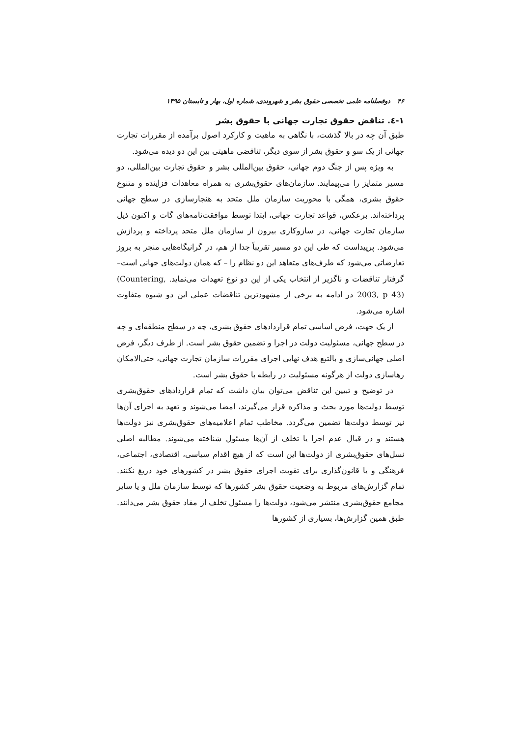۴۶ دوفصلنامه علمی تخصصی حقوق بشر و شهروندی، شماره اول، بهار و تابستان ۱۳۹۵
۱-٤. تناقض حقوق تجارت جهانی با حقوق بشر
طبق آن چه در بالا گذشت، با نگاهی به ماهیت و کارکرد اصول برآمده از مقررات تجارت جهانی از یک سو و حقوق بشر از سوی دیگر، تناقضی ماهیتی بین این دو دیده می‌شود.
به ویژه پس از جنگ دوم جهانی، حقوق بین‌المللی بشر و حقوق تجارت بین‌المللی، دو مسیر متمایز را می‌پیمایند. سازمان‌های حقوق‌بشری به همراه معاهدات فزاینده و متنوع حقوق بشری، همگی با محوریت سازمان ملل متحد به هنجارسازی در سطح جهانی پرداخته‌اند. برعکس، قواعد تجارت جهانی، ابتدا توسط موافقت‌نامه‌های گات و اکنون ذیل سازمان تجارت جهانی، در سازوکاری بیرون از سازمان ملل متحد پرداخته و پردازش می‌شود. پرپیداست که طی این دو مسیر تقریباً جدا از هم، در گرانیگاه‌هایی منجر به بروز تعارضاتی می‌شود که طرف‌های متعاهد این دو نظام را – که همان دولت‌های جهانی است– گرفتار تناقضات و ناگزیر از انتخاب یکی از این دو نوع تعهدات می‌نماید. (Countering, 2003, p 43) در ادامه به برخی از مشهودترین تناقضات عملی این دو شیوه متفاوت اشاره می‌شود.
از یک جهت، فرض اساسی تمام قراردادهای حقوق بشری، چه در سطح منطقه‌ای و چه در سطح جهانی، مسئولیت دولت در اجرا و تضمین حقوق بشر است. از طرف دیگر، فرض اصلی جهانی‌سازی و بالتبع هدف نهایی اجرای مقررات سازمان تجارت جهانی، حتی‌الامکان رهاسازی دولت از هرگونه مسئولیت در رابطه با حقوق بشر است.
در توضیح و تبیین این تناقض می‌توان بیان داشت که تمام قراردادهای حقوق‌بشری توسط دولت‌ها مورد بحث و مذاکره قرار می‌گیرند، امضا می‌شوند و تعهد به اجرای آن‌ها نیز توسط دولت‌ها تضمین می‌گردد. مخاطب تمام اعلامیه‌های حقوق‌بشری نیز دولت‌ها هستند و در قبال عدم اجرا یا تخلف از آن‌ها مسئول شناخته می‌شوند. مطالبه اصلی نسل‌های حقوق‌بشری از دولت‌ها این است که از هیچ اقدام سیاسی، اقتصادی، اجتماعی، فرهنگی و یا قانون‌گذاری برای تقویت اجرای حقوق بشر در کشورهای خود دریغ نکنند. تمام گزارش‌های مربوط به وضعیت حقوق بشر کشورها که توسط سازمان ملل و یا سایر مجامع حقوق‌بشری منتشر می‌شود، دولت‌ها را مسئول تخلف از مفاد حقوق بشر می‌دانند. طبق همین گزارش‌ها، بسیاری از کشورها